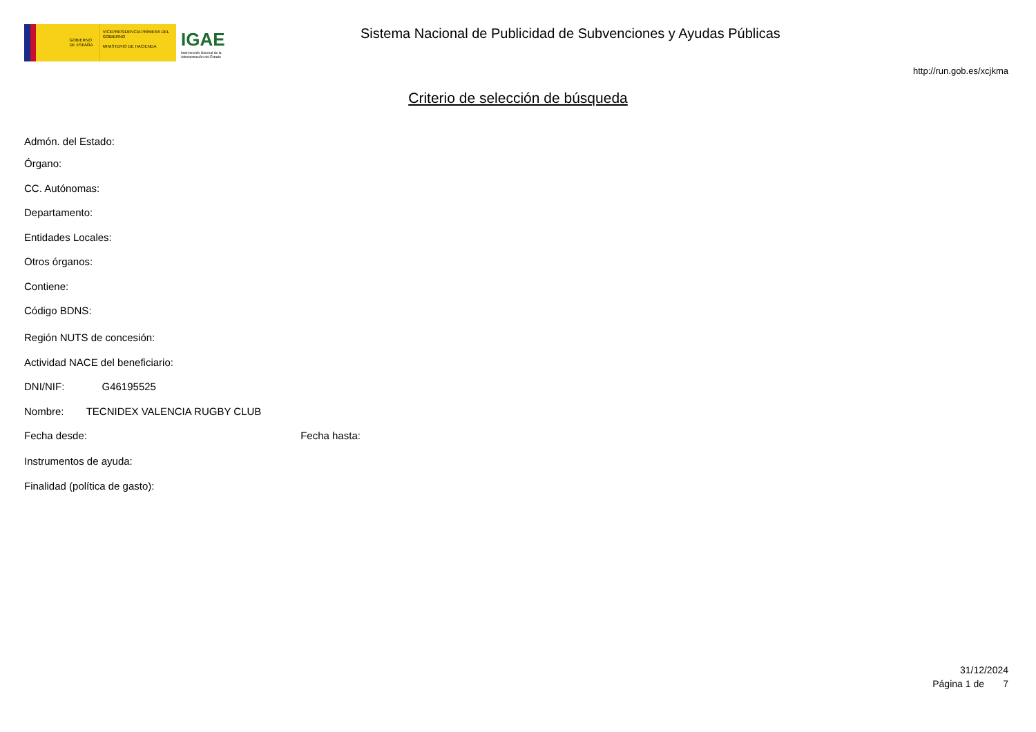GOBIERNO DE ESPAÑA
VICEPRESIDENCIA PRIMERA DEL GOBIERNO
MINISTERIO DE HACIENDA
IGAE
Intervención General de la Administración del Estado
Sistema Nacional de Publicidad de Subvenciones y Ayudas Públicas
http://run.gob.es/xcjkma
Criterio de selección de búsqueda
Admón. del Estado:
Órgano:
CC. Autónomas:
Departamento:
Entidades Locales:
Otros órganos:
Contiene:
Código BDNS:
Región NUTS de concesión:
Actividad NACE del beneficiario:
DNI/NIF: G46195525
Nombre: TECNIDEX VALENCIA RUGBY CLUB
Fecha desde: Fecha hasta:
Instrumentos de ayuda:
Finalidad (política de gasto):
31/12/2024
Página 1 de 7